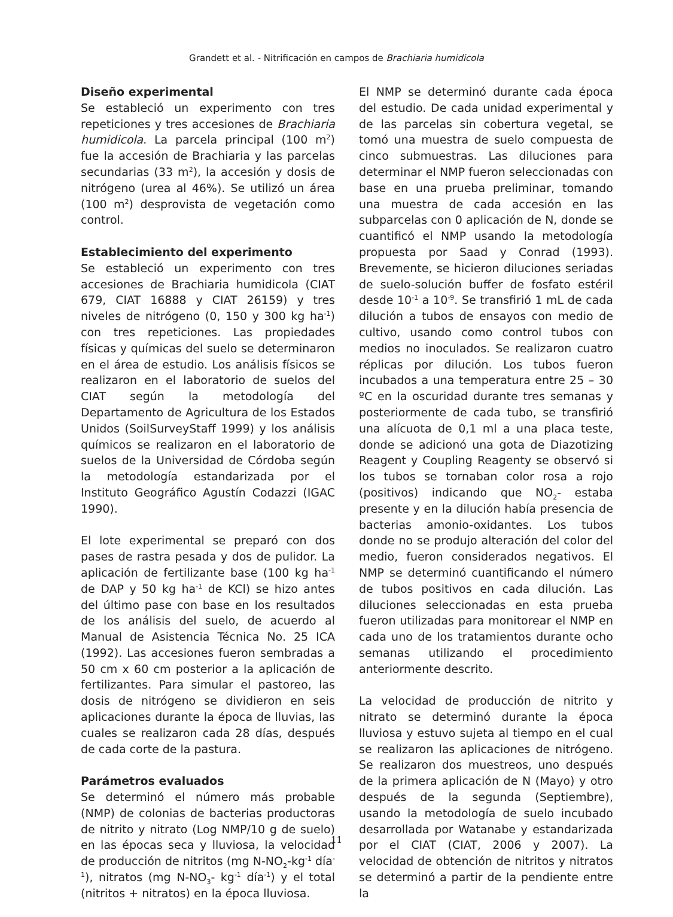Grandett et al. - Nitrificación en campos de Brachiaria humidicola
Diseño experimental
Se estableció un experimento con tres repeticiones y tres accesiones de Brachiaria humidicola. La parcela principal (100 m<sup>2</sup>) fue la accesión de Brachiaria y las parcelas secundarias (33 m<sup>2</sup>), la accesión y dosis de nitrógeno (urea al 46%). Se utilizó un área (100 m<sup>2</sup>) desprovista de vegetación como control.
Establecimiento del experimento
Se estableció un experimento con tres accesiones de Brachiaria humidicola (CIAT 679, CIAT 16888 y CIAT 26159) y tres niveles de nitrógeno (0, 150 y 300 kg ha<sup>-1</sup>) con tres repeticiones. Las propiedades físicas y químicas del suelo se determinaron en el área de estudio. Los análisis físicos se realizaron en el laboratorio de suelos del CIAT según la metodología del Departamento de Agricultura de los Estados Unidos (SoilSurveyStaff 1999) y los análisis químicos se realizaron en el laboratorio de suelos de la Universidad de Córdoba según la metodología estandarizada por el Instituto Geográfico Agustín Codazzi (IGAC 1990).
El lote experimental se preparó con dos pases de rastra pesada y dos de pulidor. La aplicación de fertilizante base (100 kg ha<sup>-1</sup> de DAP y 50 kg ha<sup>-1</sup> de KCl) se hizo antes del último pase con base en los resultados de los análisis del suelo, de acuerdo al Manual de Asistencia Técnica No. 25 ICA (1992). Las accesiones fueron sembradas a 50 cm x 60 cm posterior a la aplicación de fertilizantes. Para simular el pastoreo, las dosis de nitrógeno se dividieron en seis aplicaciones durante la época de lluvias, las cuales se realizaron cada 28 días, después de cada corte de la pastura.
Parámetros evaluados
Se determinó el número más probable (NMP) de colonias de bacterias productoras de nitrito y nitrato (Log NMP/10 g de suelo) en las épocas seca y lluviosa, la velocidad de producción de nitritos (mg N-NO<sub>2</sub>-kg<sup>-1</sup> día<sup>-1</sup>), nitratos (mg N-NO<sub>3</sub>- kg<sup>-1</sup> día<sup>-1</sup>) y el total (nitritos + nitratos) en la época lluviosa.
El NMP se determinó durante cada época del estudio. De cada unidad experimental y de las parcelas sin cobertura vegetal, se tomó una muestra de suelo compuesta de cinco submuestras. Las diluciones para determinar el NMP fueron seleccionadas con base en una prueba preliminar, tomando una muestra de cada accesión en las subparcelas con 0 aplicación de N, donde se cuantificó el NMP usando la metodología propuesta por Saad y Conrad (1993). Brevemente, se hicieron diluciones seriadas de suelo-solución buffer de fosfato estéril desde 10<sup>-1</sup> a 10<sup>-9</sup>. Se transfirió 1 mL de cada dilución a tubos de ensayos con medio de cultivo, usando como control tubos con medios no inoculados. Se realizaron cuatro réplicas por dilución. Los tubos fueron incubados a una temperatura entre 25 – 30 ºC en la oscuridad durante tres semanas y posteriormente de cada tubo, se transfirió una alícuota de 0,1 ml a una placa teste, donde se adicionó una gota de Diazotizing Reagent y Coupling Reagenty se observó si los tubos se tornaban color rosa a rojo (positivos) indicando que NO<sub>2</sub>- estaba presente y en la dilución había presencia de bacterias amonio-oxidantes. Los tubos donde no se produjo alteración del color del medio, fueron considerados negativos. El NMP se determinó cuantificando el número de tubos positivos en cada dilución. Las diluciones seleccionadas en esta prueba fueron utilizadas para monitorear el NMP en cada uno de los tratamientos durante ocho semanas utilizando el procedimiento anteriormente descrito.
La velocidad de producción de nitrito y nitrato se determinó durante la época lluviosa y estuvo sujeta al tiempo en el cual se realizaron las aplicaciones de nitrógeno. Se realizaron dos muestreos, uno después de la primera aplicación de N (Mayo) y otro después de la segunda (Septiembre), usando la metodología de suelo incubado desarrollada por Watanabe y estandarizada por el CIAT (CIAT, 2006 y 2007). La velocidad de obtención de nitritos y nitratos se determinó a partir de la pendiente entre la
11